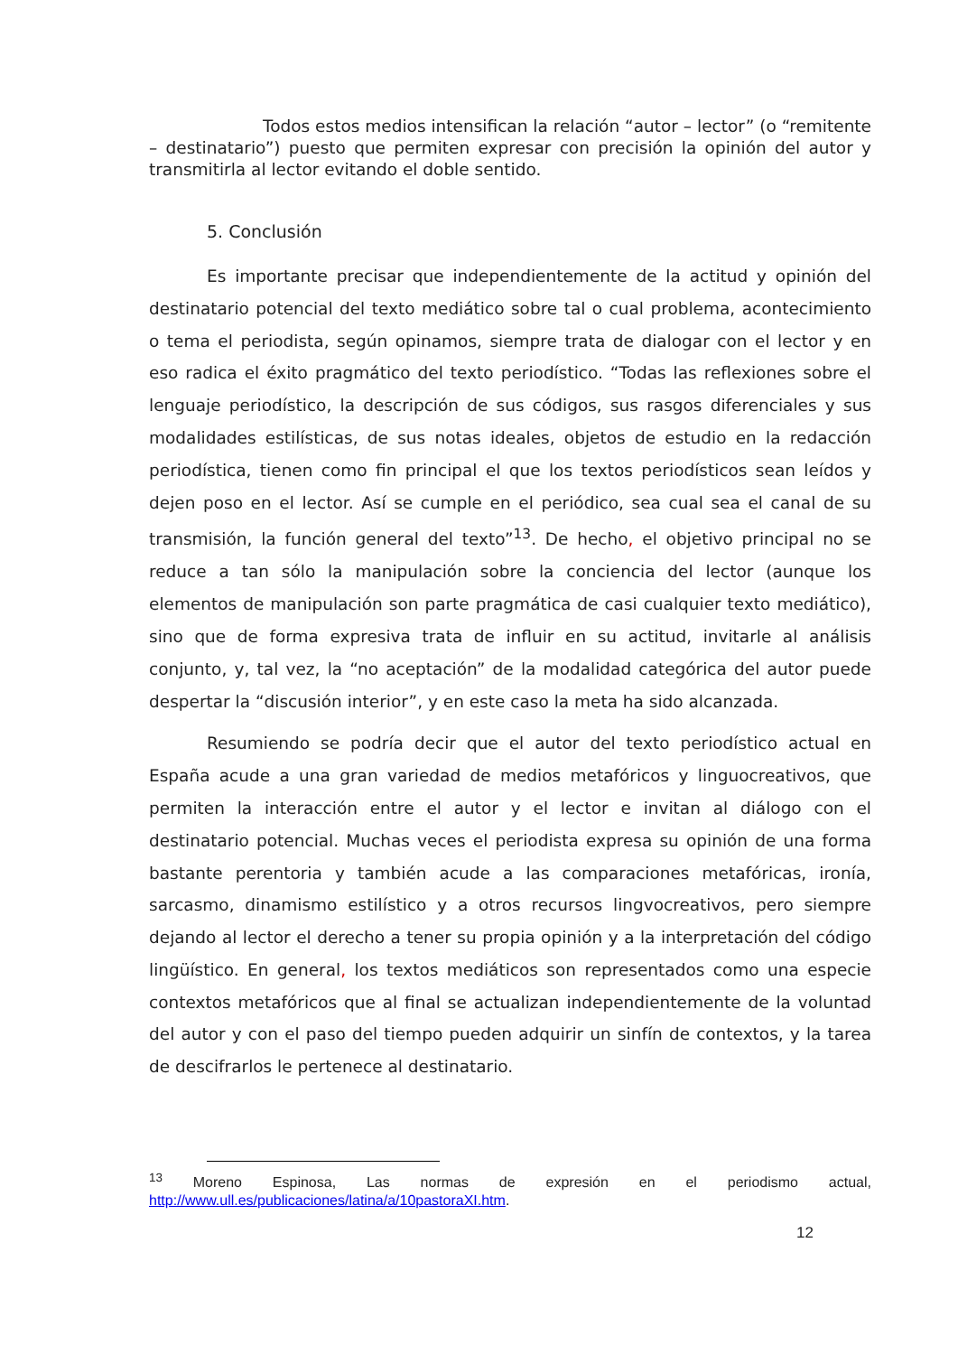Todos estos medios intensifican la relación “autor – lector” (o “remitente – destinatario”) puesto que permiten expresar con precisión la opinión del autor y transmitirla al lector evitando el doble sentido.
5. Conclusión
Es importante precisar que independientemente de la actitud y opinión del destinatario potencial del texto mediático sobre tal o cual problema, acontecimiento o tema el periodista, según opinamos, siempre trata de dialogar con el lector y en eso radica el éxito pragmático del texto periodístico. “Todas las reflexiones sobre el lenguaje periodístico, la descripción de sus códigos, sus rasgos diferenciales y sus modalidades estilísticas, de sus notas ideales, objetos de estudio en la redacción periodística, tienen como fin principal el que los textos periodísticos sean leídos y dejen poso en el lector. Así se cumple en el periódico, sea cual sea el canal de su transmisión, la función general del texto”<sup>13</sup>. De hecho, el objetivo principal no se reduce a tan sólo la manipulación sobre la conciencia del lector (aunque los elementos de manipulación son parte pragmática de casi cualquier texto mediático), sino que de forma expresiva trata de influir en su actitud, invitarle al análisis conjunto, y, tal vez, la “no aceptación” de la modalidad categórica del autor puede despertar la “discusión interior”, y en este caso la meta ha sido alcanzada.
Resumiendo se podría decir que el autor del texto periodístico actual en España acude a una gran variedad de medios metafóricos y linguocreativos, que permiten la interacción entre el autor y el lector e invitan al diálogo con el destinatario potencial. Muchas veces el periodista expresa su opinión de una forma bastante perentoria y también acude a las comparaciones metafóricas, ironía, sarcasmo, dinamismo estilístico y a otros recursos lingvocreativos, pero siempre dejando al lector el derecho a tener su propia opinión y a la interpretación del código lingüístico. En general, los textos mediáticos son representados como una especie contextos metafóricos que al final se actualizan independientemente de la voluntad del autor y con el paso del tiempo pueden adquirir un sinfín de contextos, y la tarea de descifrarlos le pertenece al destinatario.
<sup>13</sup> Moreno Espinosa, Las normas de expresión en el periodismo actual, http://www.ull.es/publicaciones/latina/a/10pastoraXI.htm.
12